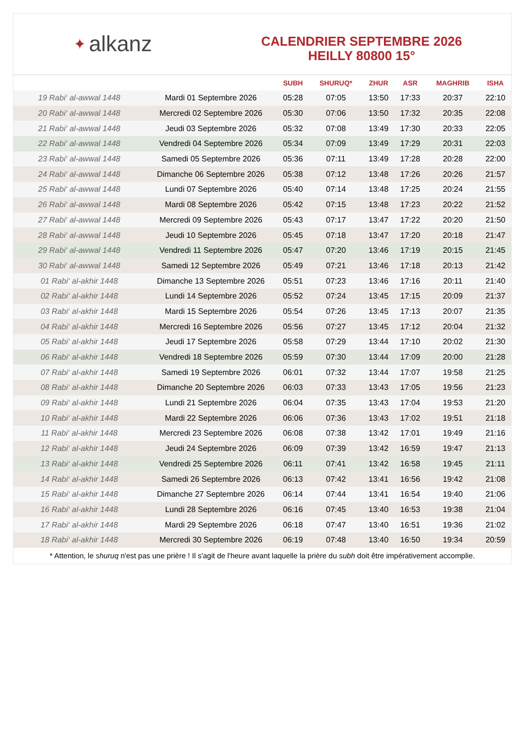✦ alkanz
CALENDRIER SEPTEMBRE 2026
HEILLY 80800 15°
| | | SUBH | SHURUQ* | ZHUR | ASR | MAGHRIB | ISHA |
| --- | --- | --- | --- | --- | --- | --- | --- |
| 19 Rabi‘ al-awwal 1448 | Mardi 01 Septembre 2026 | 05:28 | 07:05 | 13:50 | 17:33 | 20:37 | 22:10 |
| 20 Rabi‘ al-awwal 1448 | Mercredi 02 Septembre 2026 | 05:30 | 07:06 | 13:50 | 17:32 | 20:35 | 22:08 |
| 21 Rabi‘ al-awwal 1448 | Jeudi 03 Septembre 2026 | 05:32 | 07:08 | 13:49 | 17:30 | 20:33 | 22:05 |
| 22 Rabi‘ al-awwal 1448 | Vendredi 04 Septembre 2026 | 05:34 | 07:09 | 13:49 | 17:29 | 20:31 | 22:03 |
| 23 Rabi‘ al-awwal 1448 | Samedi 05 Septembre 2026 | 05:36 | 07:11 | 13:49 | 17:28 | 20:28 | 22:00 |
| 24 Rabi‘ al-awwal 1448 | Dimanche 06 Septembre 2026 | 05:38 | 07:12 | 13:48 | 17:26 | 20:26 | 21:57 |
| 25 Rabi‘ al-awwal 1448 | Lundi 07 Septembre 2026 | 05:40 | 07:14 | 13:48 | 17:25 | 20:24 | 21:55 |
| 26 Rabi‘ al-awwal 1448 | Mardi 08 Septembre 2026 | 05:42 | 07:15 | 13:48 | 17:23 | 20:22 | 21:52 |
| 27 Rabi‘ al-awwal 1448 | Mercredi 09 Septembre 2026 | 05:43 | 07:17 | 13:47 | 17:22 | 20:20 | 21:50 |
| 28 Rabi‘ al-awwal 1448 | Jeudi 10 Septembre 2026 | 05:45 | 07:18 | 13:47 | 17:20 | 20:18 | 21:47 |
| 29 Rabi‘ al-awwal 1448 | Vendredi 11 Septembre 2026 | 05:47 | 07:20 | 13:46 | 17:19 | 20:15 | 21:45 |
| 30 Rabi‘ al-awwal 1448 | Samedi 12 Septembre 2026 | 05:49 | 07:21 | 13:46 | 17:18 | 20:13 | 21:42 |
| 01 Rabi‘ al-akhir 1448 | Dimanche 13 Septembre 2026 | 05:51 | 07:23 | 13:46 | 17:16 | 20:11 | 21:40 |
| 02 Rabi‘ al-akhir 1448 | Lundi 14 Septembre 2026 | 05:52 | 07:24 | 13:45 | 17:15 | 20:09 | 21:37 |
| 03 Rabi‘ al-akhir 1448 | Mardi 15 Septembre 2026 | 05:54 | 07:26 | 13:45 | 17:13 | 20:07 | 21:35 |
| 04 Rabi‘ al-akhir 1448 | Mercredi 16 Septembre 2026 | 05:56 | 07:27 | 13:45 | 17:12 | 20:04 | 21:32 |
| 05 Rabi‘ al-akhir 1448 | Jeudi 17 Septembre 2026 | 05:58 | 07:29 | 13:44 | 17:10 | 20:02 | 21:30 |
| 06 Rabi‘ al-akhir 1448 | Vendredi 18 Septembre 2026 | 05:59 | 07:30 | 13:44 | 17:09 | 20:00 | 21:28 |
| 07 Rabi‘ al-akhir 1448 | Samedi 19 Septembre 2026 | 06:01 | 07:32 | 13:44 | 17:07 | 19:58 | 21:25 |
| 08 Rabi‘ al-akhir 1448 | Dimanche 20 Septembre 2026 | 06:03 | 07:33 | 13:43 | 17:05 | 19:56 | 21:23 |
| 09 Rabi‘ al-akhir 1448 | Lundi 21 Septembre 2026 | 06:04 | 07:35 | 13:43 | 17:04 | 19:53 | 21:20 |
| 10 Rabi‘ al-akhir 1448 | Mardi 22 Septembre 2026 | 06:06 | 07:36 | 13:43 | 17:02 | 19:51 | 21:18 |
| 11 Rabi‘ al-akhir 1448 | Mercredi 23 Septembre 2026 | 06:08 | 07:38 | 13:42 | 17:01 | 19:49 | 21:16 |
| 12 Rabi‘ al-akhir 1448 | Jeudi 24 Septembre 2026 | 06:09 | 07:39 | 13:42 | 16:59 | 19:47 | 21:13 |
| 13 Rabi‘ al-akhir 1448 | Vendredi 25 Septembre 2026 | 06:11 | 07:41 | 13:42 | 16:58 | 19:45 | 21:11 |
| 14 Rabi‘ al-akhir 1448 | Samedi 26 Septembre 2026 | 06:13 | 07:42 | 13:41 | 16:56 | 19:42 | 21:08 |
| 15 Rabi‘ al-akhir 1448 | Dimanche 27 Septembre 2026 | 06:14 | 07:44 | 13:41 | 16:54 | 19:40 | 21:06 |
| 16 Rabi‘ al-akhir 1448 | Lundi 28 Septembre 2026 | 06:16 | 07:45 | 13:40 | 16:53 | 19:38 | 21:04 |
| 17 Rabi‘ al-akhir 1448 | Mardi 29 Septembre 2026 | 06:18 | 07:47 | 13:40 | 16:51 | 19:36 | 21:02 |
| 18 Rabi‘ al-akhir 1448 | Mercredi 30 Septembre 2026 | 06:19 | 07:48 | 13:40 | 16:50 | 19:34 | 20:59 |
* Attention, le shuruq n'est pas une prière ! Il s'agit de l'heure avant laquelle la prière du subh doit être impérativement accomplie.